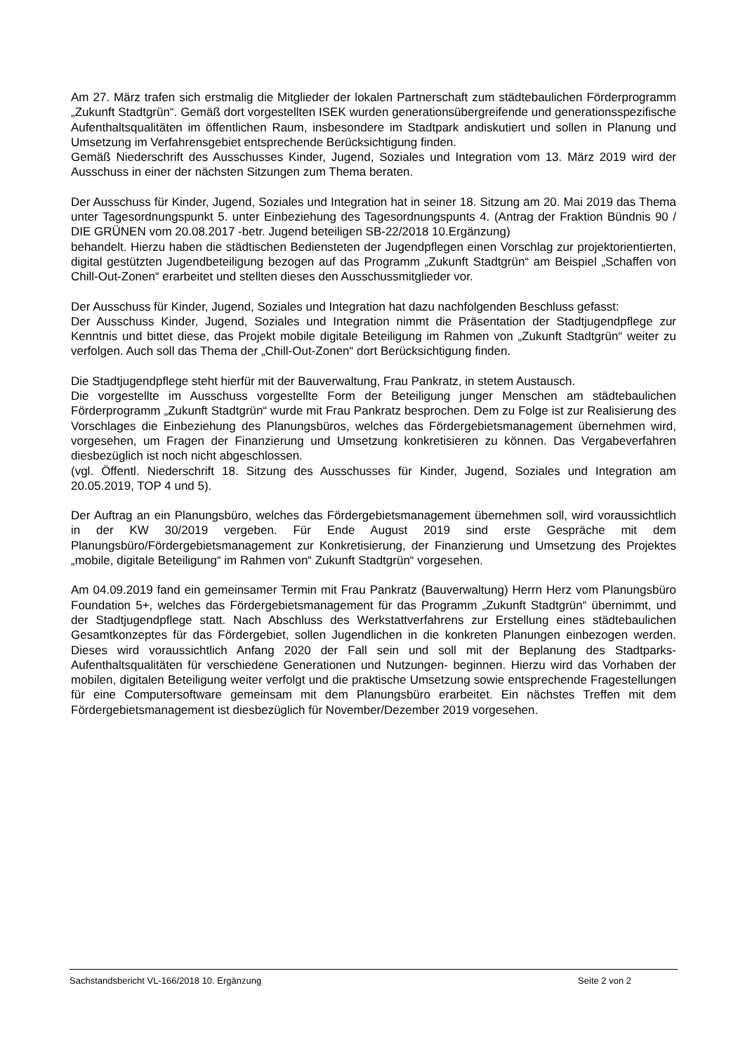Am 27. März trafen sich erstmalig die Mitglieder der lokalen Partnerschaft zum städtebaulichen Förderprogramm „Zukunft Stadtgrün“. Gemäß dort vorgestellten ISEK wurden generationsübergreifende und generationsspezifische Aufenthaltsqualitäten im öffentlichen Raum, insbesondere im Stadtpark andiskutiert und sollen in Planung und Umsetzung im Verfahrensgebiet entsprechende Berücksichtigung finden.
Gemäß Niederschrift des Ausschusses Kinder, Jugend, Soziales und Integration vom 13. März 2019 wird der Ausschuss in einer der nächsten Sitzungen zum Thema beraten.
Der Ausschuss für Kinder, Jugend, Soziales und Integration hat in seiner 18. Sitzung am 20. Mai 2019 das Thema unter Tagesordnungspunkt 5. unter Einbeziehung des Tagesordnungspunts 4. (Antrag der Fraktion Bündnis 90 / DIE GRÜNEN vom 20.08.2017 -betr. Jugend beteiligen SB-22/2018 10.Ergänzung)
behandelt. Hierzu haben die städtischen Bediensteten der Jugendpflegen einen Vorschlag zur projektorientierten, digital gestützten Jugendbeteiligung bezogen auf das Programm „Zukunft Stadtgrün“ am Beispiel „Schaffen von Chill-Out-Zonen“ erarbeitet und stellten dieses den Ausschussmitglieder vor.
Der Ausschuss für Kinder, Jugend, Soziales und Integration hat dazu nachfolgenden Beschluss gefasst:
Der Ausschuss Kinder, Jugend, Soziales und Integration nimmt die Präsentation der Stadtjugendpflege zur Kenntnis und bittet diese, das Projekt mobile digitale Beteiligung im Rahmen von „Zukunft Stadtgrün“ weiter zu verfolgen. Auch soll das Thema der „Chill-Out-Zonen“ dort Berücksichtigung finden.
Die Stadtjugendpflege steht hierfür mit der Bauverwaltung, Frau Pankratz, in stetem Austausch.
Die vorgestellte im Ausschuss vorgestellte Form der Beteiligung junger Menschen am städtebaulichen Förderprogramm „Zukunft Stadtgrün“ wurde mit Frau Pankratz besprochen. Dem zu Folge ist zur Realisierung des Vorschlages die Einbeziehung des Planungsbüros, welches das Fördergebietsmanagement übernehmen wird, vorgesehen, um Fragen der Finanzierung und Umsetzung konkretisieren zu können. Das Vergabeverfahren diesbezüglich ist noch nicht abgeschlossen.
(vgl. Öffentl. Niederschrift 18. Sitzung des Ausschusses für Kinder, Jugend, Soziales und Integration am 20.05.2019, TOP 4 und 5).
Der Auftrag an ein Planungsbüro, welches das Fördergebietsmanagement übernehmen soll, wird voraussichtlich in der KW 30/2019 vergeben. Für Ende August 2019 sind erste Gespräche mit dem Planungsbüro/Fördergebietsmanagement zur Konkretisierung, der Finanzierung und Umsetzung des Projektes „mobile, digitale Beteiligung“ im Rahmen von“ Zukunft Stadtgrün“ vorgesehen.
Am 04.09.2019 fand ein gemeinsamer Termin mit Frau Pankratz (Bauverwaltung) Herrn Herz vom Planungsbüro Foundation 5+, welches das Fördergebietsmanagement für das Programm „Zukunft Stadtgrün“ übernimmt, und der Stadtjugendpflege statt. Nach Abschluss des Werkstattverfahrens zur Erstellung eines städtebaulichen Gesamtkonzeptes für das Fördergebiet, sollen Jugendlichen in die konkreten Planungen einbezogen werden. Dieses wird voraussichtlich Anfang 2020 der Fall sein und soll mit der Beplanung des Stadtparks- Aufenthaltsqualitäten für verschiedene Generationen und Nutzungen- beginnen. Hierzu wird das Vorhaben der mobilen, digitalen Beteiligung weiter verfolgt und die praktische Umsetzung sowie entsprechende Fragestellungen für eine Computersoftware gemeinsam mit dem Planungsbüro erarbeitet. Ein nächstes Treffen mit dem Fördergebietsmanagement ist diesbezüglich für November/Dezember 2019 vorgesehen.
Sachstandsbericht VL-166/2018 10. Ergänzung Seite 2 von 2